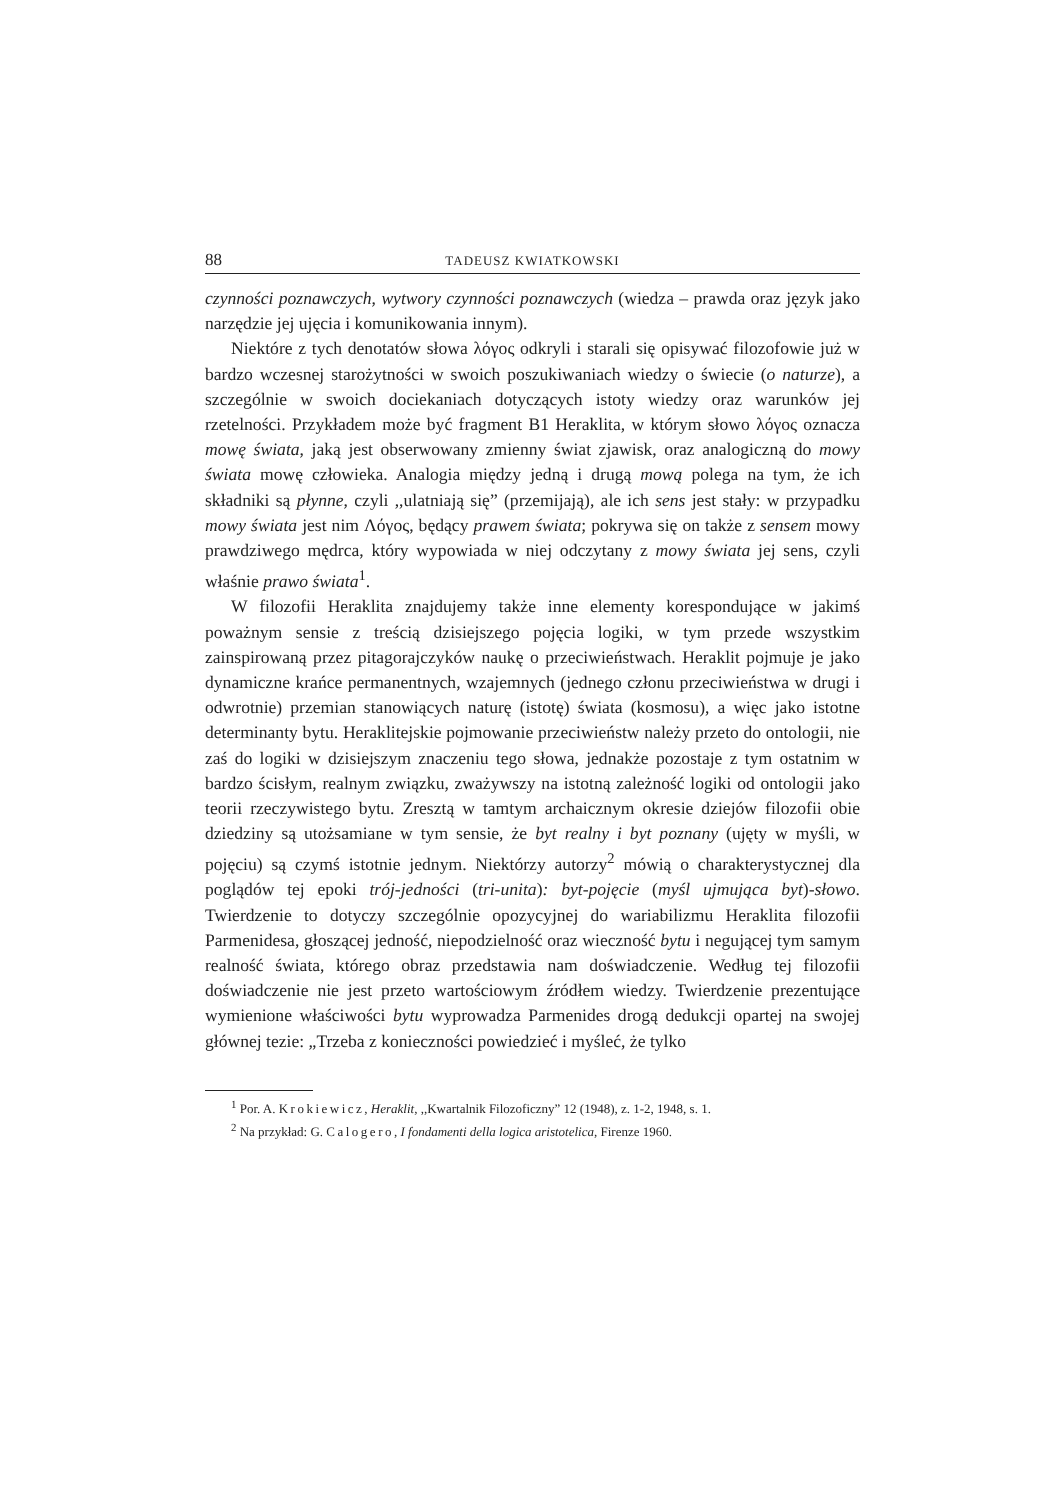88 TADEUSZ KWIATKOWSKI
czynności poznawczych, wytwory czynności poznawczych (wiedza – prawda oraz język jako narzędzie jej ujęcia i komunikowania innym).
Niektóre z tych denotatów słowa λόγος odkryli i starali się opisywać filozofowie już w bardzo wczesnej starożytności w swoich poszukiwaniach wiedzy o świecie (o naturze), a szczególnie w swoich dociekaniach dotyczących istoty wiedzy oraz warunków jej rzetelności. Przykładem może być fragment B1 Heraklita, w którym słowo λόγος oznacza mowę świata, jaką jest obserwowany zmienny świat zjawisk, oraz analogiczną do mowy świata mowę człowieka. Analogia między jedną i drugą mową polega na tym, że ich składniki są płynne, czyli ,,ulatniają się” (przemijają), ale ich sens jest stały: w przypadku mowy świata jest nim Λόγος, będący prawem świata; pokrywa się on także z sensem mowy prawdziwego mędrca, który wypowiada w niej odczytany z mowy świata jej sens, czyli właśnie prawo świata<sup>1</sup>.
W filozofii Heraklita znajdujemy także inne elementy korespondujące w jakimś poważnym sensie z treścią dzisiejszego pojęcia logiki, w tym przede wszystkim zainspirowaną przez pitagorajczyków naukę o przeciwieństwach. Heraklit pojmuje je jako dynamiczne krańce permanentnych, wzajemnych (jednego członu przeciwieństwa w drugi i odwrotnie) przemian stanowiących naturę (istotę) świata (kosmosu), a więc jako istotne determinanty bytu. Heraklitejskie pojmowanie przeciwieństw należy przeto do ontologii, nie zaś do logiki w dzisiejszym znaczeniu tego słowa, jednakże pozostaje z tym ostatnim w bardzo ścisłym, realnym związku, zważywszy na istotną zależność logiki od ontologii jako teorii rzeczywistego bytu. Zresztą w tamtym archaicznym okresie dziejów filozofii obie dziedziny są utożsamiane w tym sensie, że byt realny i byt poznany (ujęty w myśli, w pojęciu) są czymś istotnie jednym. Niektórzy autorzy<sup>2</sup> mówią o charakterystycznej dla poglądów tej epoki trój-jedności (tri-unita): byt-pojęcie (myśl ujmująca byt)-słowo. Twierdzenie to dotyczy szczególnie opozycyjnej do wariabilizmu Heraklita filozofii Parmenidesa, głoszącej jedność, niepodzielność oraz wieczność bytu i negującej tym samym realność świata, którego obraz przedstawia nam doświadczenie. Według tej filozofii doświadczenie nie jest przeto wartościowym źródłem wiedzy. Twierdzenie prezentujące wymienione właściwości bytu wyprowadza Parmenides drogą dedukcji opartej na swojej głównej tezie: „Trzeba z konieczności powiedzieć i myśleć, że tylko
<sup>1</sup> Por. A. Krokiewicz, Heraklit, ,,Kwartalnik Filozoficzny” 12 (1948), z. 1-2, 1948, s. 1.
<sup>2</sup> Na przykład: G. Calogero, I fondamenti della logica aristotelica, Firenze 1960.